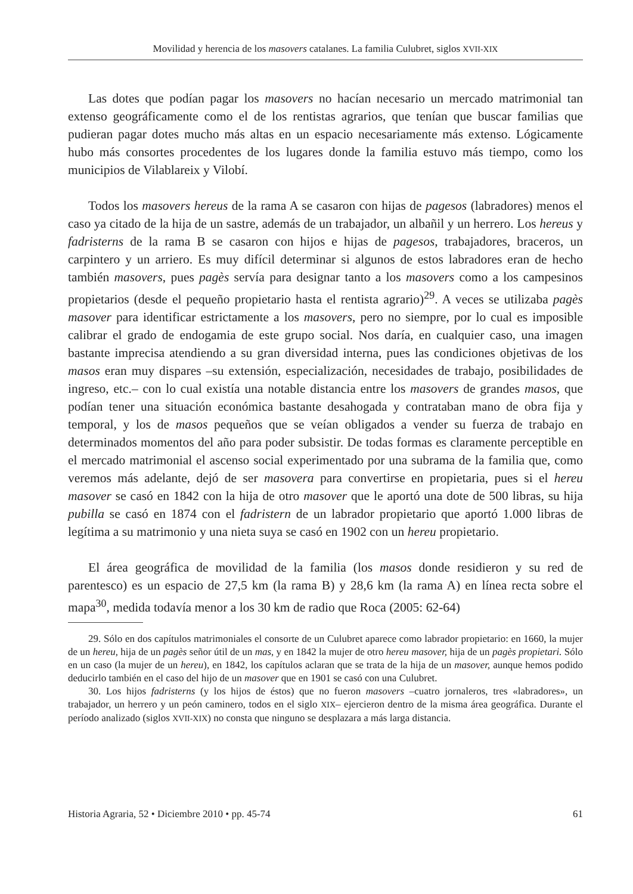Movilidad y herencia de los masovers catalanes. La familia Culubret, siglos XVII-XIX
Las dotes que podían pagar los masovers no hacían necesario un mercado matrimonial tan extenso geográficamente como el de los rentistas agrarios, que tenían que buscar familias que pudieran pagar dotes mucho más altas en un espacio necesariamente más extenso. Lógicamente hubo más consortes procedentes de los lugares donde la familia estuvo más tiempo, como los municipios de Vilablareix y Vilobí.
Todos los masovers hereus de la rama A se casaron con hijas de pagesos (labradores) menos el caso ya citado de la hija de un sastre, además de un trabajador, un albañil y un herrero. Los hereus y fadristerns de la rama B se casaron con hijos e hijas de pagesos, trabajadores, braceros, un carpintero y un arriero. Es muy difícil determinar si algunos de estos labradores eran de hecho también masovers, pues pagès servía para designar tanto a los masovers como a los campesinos propietarios (desde el pequeño propietario hasta el rentista agrario)<sup>29</sup>. A veces se utilizaba pagès masover para identificar estrictamente a los masovers, pero no siempre, por lo cual es imposible calibrar el grado de endogamia de este grupo social. Nos daría, en cualquier caso, una imagen bastante imprecisa atendiendo a su gran diversidad interna, pues las condiciones objetivas de los masos eran muy dispares –su extensión, especialización, necesidades de trabajo, posibilidades de ingreso, etc.– con lo cual existía una notable distancia entre los masovers de grandes masos, que podían tener una situación económica bastante desahogada y contrataban mano de obra fija y temporal, y los de masos pequeños que se veían obligados a vender su fuerza de trabajo en determinados momentos del año para poder subsistir. De todas formas es claramente perceptible en el mercado matrimonial el ascenso social experimentado por una subrama de la familia que, como veremos más adelante, dejó de ser masovera para convertirse en propietaria, pues si el hereu masover se casó en 1842 con la hija de otro masover que le aportó una dote de 500 libras, su hija pubilla se casó en 1874 con el fadristern de un labrador propietario que aportó 1.000 libras de legítima a su matrimonio y una nieta suya se casó en 1902 con un hereu propietario.
El área geográfica de movilidad de la familia (los masos donde residieron y su red de parentesco) es un espacio de 27,5 km (la rama B) y 28,6 km (la rama A) en línea recta sobre el mapa<sup>30</sup>, medida todavía menor a los 30 km de radio que Roca (2005: 62-64)
29. Sólo en dos capítulos matrimoniales el consorte de un Culubret aparece como labrador propietario: en 1660, la mujer de un hereu, hija de un pagès señor útil de un mas, y en 1842 la mujer de otro hereu masover, hija de un pagès propietari. Sólo en un caso (la mujer de un hereu), en 1842, los capítulos aclaran que se trata de la hija de un masover, aunque hemos podido deducirlo también en el caso del hijo de un masover que en 1901 se casó con una Culubret.
30. Los hijos fadristerns (y los hijos de éstos) que no fueron masovers –cuatro jornaleros, tres «labradores», un trabajador, un herrero y un peón caminero, todos en el siglo XIX– ejercieron dentro de la misma área geográfica. Durante el período analizado (siglos XVII-XIX) no consta que ninguno se desplazara a más larga distancia.
Historia Agraria, 52 • Diciembre 2010 • pp. 45-74 61